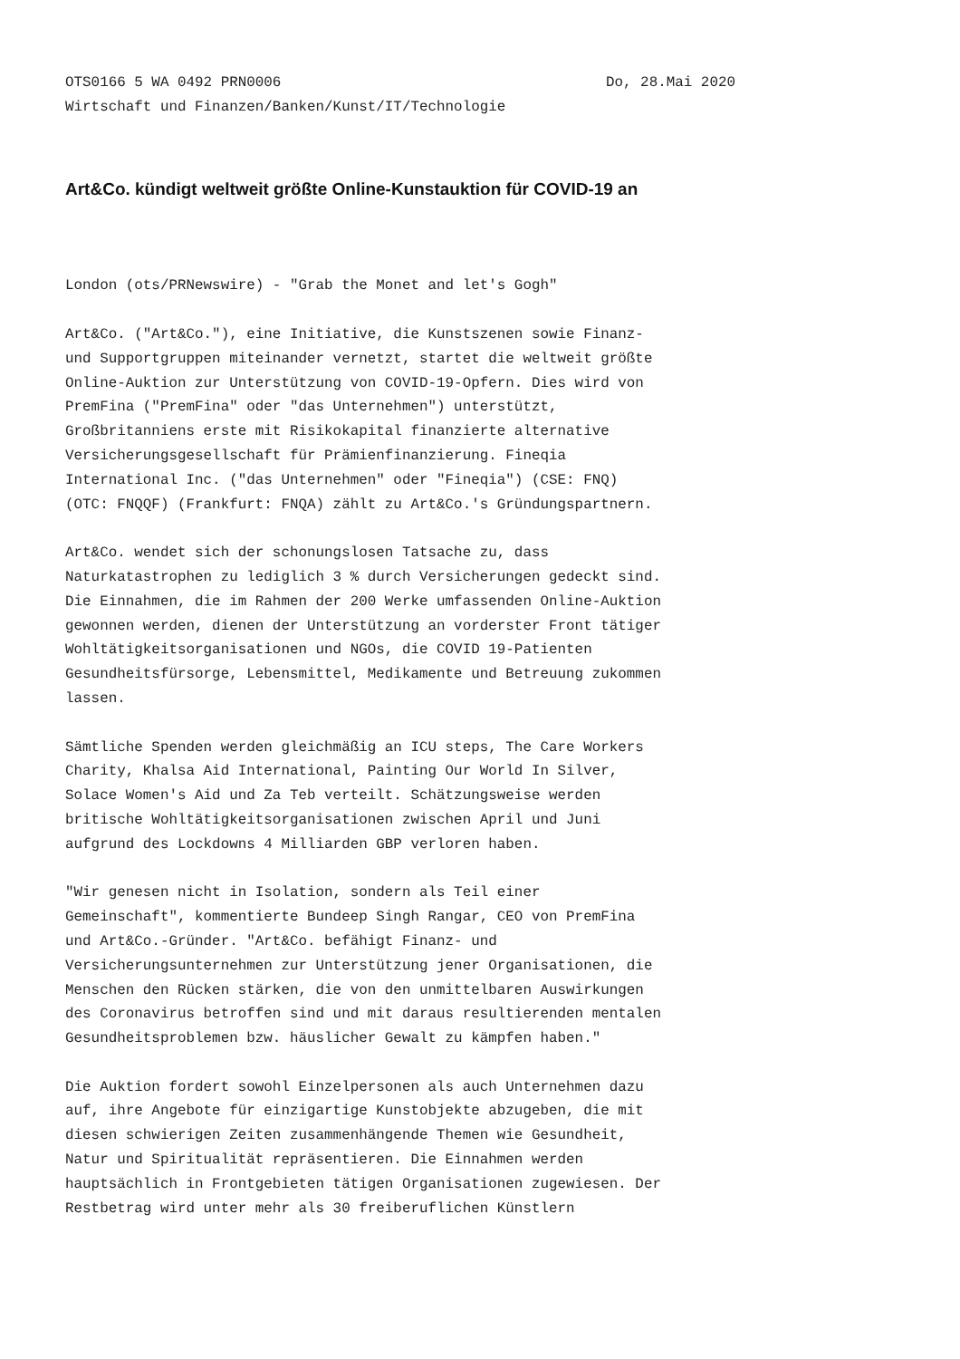OTS0166 5 WA 0492 PRN0006 Do, 28.Mai 2020
Wirtschaft und Finanzen/Banken/Kunst/IT/Technologie
Art&Co. kündigt weltweit größte Online-Kunstauktion für COVID-19 an
London (ots/PRNewswire) - "Grab the Monet and let's Gogh"
Art&Co. ("Art&Co."), eine Initiative, die Kunstszenen sowie Finanz- und Supportgruppen miteinander vernetzt, startet die weltweit größte Online-Auktion zur Unterstützung von COVID-19-Opfern. Dies wird von PremFina ("PremFina" oder "das Unternehmen") unterstützt, Großbritanniens erste mit Risikokapital finanzierte alternative Versicherungsgesellschaft für Prämienfinanzierung. Fineqia International Inc. ("das Unternehmen" oder "Fineqia") (CSE: FNQ) (OTC: FNQQF) (Frankfurt: FNQA) zählt zu Art&Co.'s Gründungspartnern.
Art&Co. wendet sich der schonungslosen Tatsache zu, dass Naturkatastrophen zu lediglich 3 % durch Versicherungen gedeckt sind. Die Einnahmen, die im Rahmen der 200 Werke umfassenden Online-Auktion gewonnen werden, dienen der Unterstützung an vorderster Front tätiger Wohltätigkeitsorganisationen und NGOs, die COVID 19-Patienten Gesundheitsfürsorge, Lebensmittel, Medikamente und Betreuung zukommen lassen.
Sämtliche Spenden werden gleichmäßig an ICU steps, The Care Workers Charity, Khalsa Aid International, Painting Our World In Silver, Solace Women's Aid und Za Teb verteilt. Schätzungsweise werden britische Wohltätigkeitsorganisationen zwischen April und Juni aufgrund des Lockdowns 4 Milliarden GBP verloren haben.
"Wir genesen nicht in Isolation, sondern als Teil einer Gemeinschaft", kommentierte Bundeep Singh Rangar, CEO von PremFina und Art&Co.-Gründer. "Art&Co. befähigt Finanz- und Versicherungsunternehmen zur Unterstützung jener Organisationen, die Menschen den Rücken stärken, die von den unmittelbaren Auswirkungen des Coronavirus betroffen sind und mit daraus resultierenden mentalen Gesundheitsproblemen bzw. häuslicher Gewalt zu kämpfen haben."
Die Auktion fordert sowohl Einzelpersonen als auch Unternehmen dazu auf, ihre Angebote für einzigartige Kunstobjekte abzugeben, die mit diesen schwierigen Zeiten zusammenhängende Themen wie Gesundheit, Natur und Spiritualität repräsentieren. Die Einnahmen werden hauptsächlich in Frontgebieten tätigen Organisationen zugewiesen. Der Restbetrag wird unter mehr als 30 freiberuflichen Künstlern